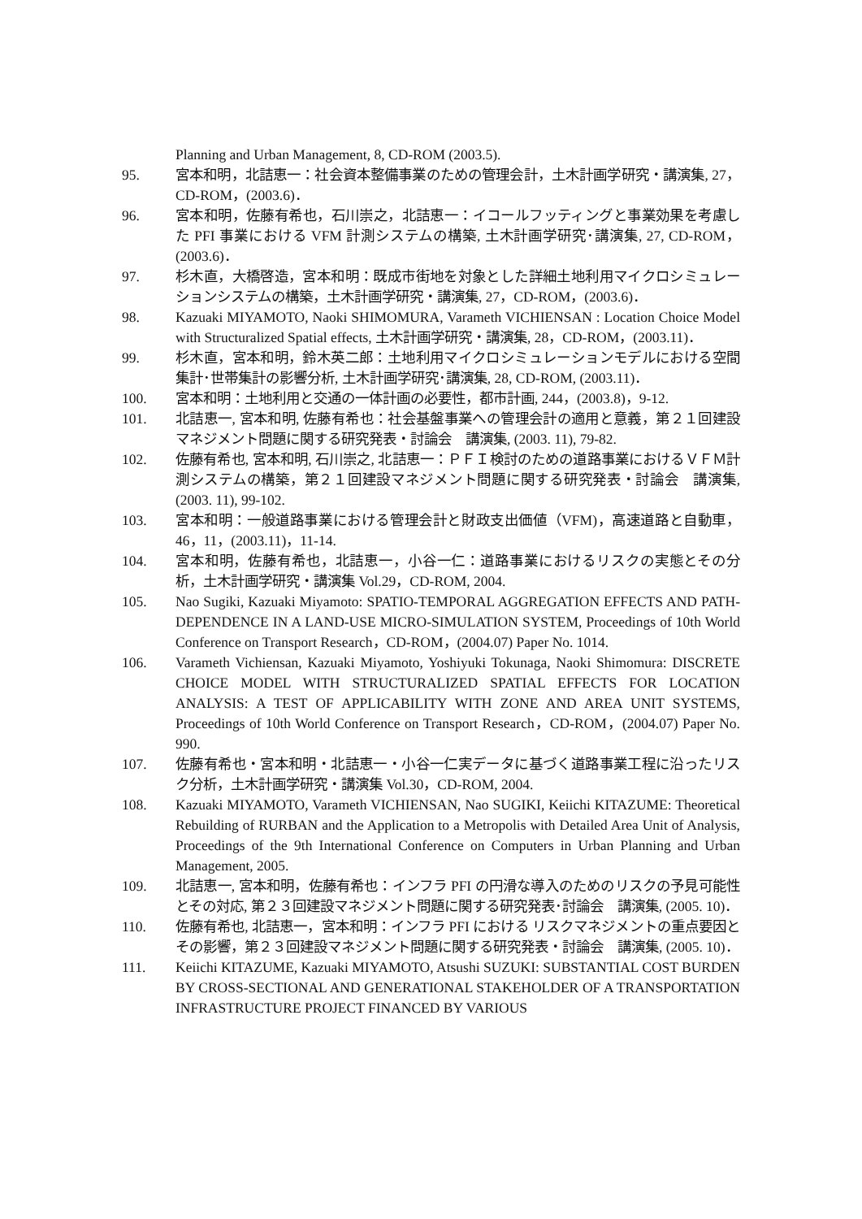Planning and Urban Management, 8, CD-ROM (2003.5).
95. 宮本和明，北詰恵一：社会資本整備事業のための管理会計，土木計画学研究・講演集, 27，CD-ROM，(2003.6)．
96. 宮本和明，佐藤有希也，石川崇之，北詰恵一：イコールフッティングと事業効果を考慮した PFI 事業における VFM 計測システムの構築, 土木計画学研究･講演集, 27, CD-ROM，(2003.6)．
97. 杉木直，大橋啓造，宮本和明：既成市街地を対象とした詳細土地利用マイクロシミュレーションシステムの構築，土木計画学研究・講演集, 27，CD-ROM，(2003.6)．
98. Kazuaki MIYAMOTO, Naoki SHIMOMURA, Varameth VICHIENSAN : Location Choice Model with Structuralized Spatial effects, 土木計画学研究・講演集, 28，CD-ROM，(2003.11)．
99. 杉木直，宮本和明，鈴木英二郎：土地利用マイクロシミュレーションモデルにおける空間集計･世帯集計の影響分析, 土木計画学研究･講演集, 28, CD-ROM, (2003.11)．
100. 宮本和明：土地利用と交通の一体計画の必要性，都市計画, 244，(2003.8)，9-12.
101. 北詰恵一, 宮本和明, 佐藤有希也：社会基盤事業への管理会計の適用と意義，第２１回建設マネジメント問題に関する研究発表・討論会　講演集, (2003. 11), 79-82.
102. 佐藤有希也, 宮本和明, 石川崇之, 北詰恵一：ＰＦＩ検討のための道路事業におけるＶＦＭ計測システムの構築，第２１回建設マネジメント問題に関する研究発表・討論会　講演集, (2003. 11), 99-102.
103. 宮本和明：一般道路事業における管理会計と財政支出価値（VFM)，高速道路と自動車，46，11，(2003.11)，11-14.
104. 宮本和明，佐藤有希也，北詰恵一，小谷一仁：道路事業におけるリスクの実態とその分析，土木計画学研究・講演集 Vol.29，CD-ROM, 2004.
105. Nao Sugiki, Kazuaki Miyamoto: SPATIO-TEMPORAL AGGREGATION EFFECTS AND PATH-DEPENDENCE IN A LAND-USE MICRO-SIMULATION SYSTEM, Proceedings of 10th World Conference on Transport Research，CD-ROM，(2004.07) Paper No. 1014.
106. Varameth Vichiensan, Kazuaki Miyamoto, Yoshiyuki Tokunaga, Naoki Shimomura: DISCRETE CHOICE MODEL WITH STRUCTURALIZED SPATIAL EFFECTS FOR LOCATION ANALYSIS: A TEST OF APPLICABILITY WITH ZONE AND AREA UNIT SYSTEMS, Proceedings of 10th World Conference on Transport Research，CD-ROM，(2004.07) Paper No. 990.
107. 佐藤有希也・宮本和明・北詰恵一・小谷一仁実データに基づく道路事業工程に沿ったリスク分析，土木計画学研究・講演集 Vol.30，CD-ROM, 2004.
108. Kazuaki MIYAMOTO, Varameth VICHIENSAN, Nao SUGIKI, Keiichi KITAZUME: Theoretical Rebuilding of RURBAN and the Application to a Metropolis with Detailed Area Unit of Analysis, Proceedings of the 9th International Conference on Computers in Urban Planning and Urban Management, 2005.
109. 北詰恵一, 宮本和明，佐藤有希也：インフラ PFI の円滑な導入のためのリスクの予見可能性とその対応, 第２３回建設マネジメント問題に関する研究発表･討論会　講演集, (2005. 10)．
110. 佐藤有希也, 北詰恵一，宮本和明：インフラ PFI における リスクマネジメントの重点要因とその影響，第２３回建設マネジメント問題に関する研究発表・討論会　講演集, (2005. 10)．
111. Keiichi KITAZUME, Kazuaki MIYAMOTO, Atsushi SUZUKI: SUBSTANTIAL COST BURDEN BY CROSS-SECTIONAL AND GENERATIONAL STAKEHOLDER OF A TRANSPORTATION INFRASTRUCTURE PROJECT FINANCED BY VARIOUS